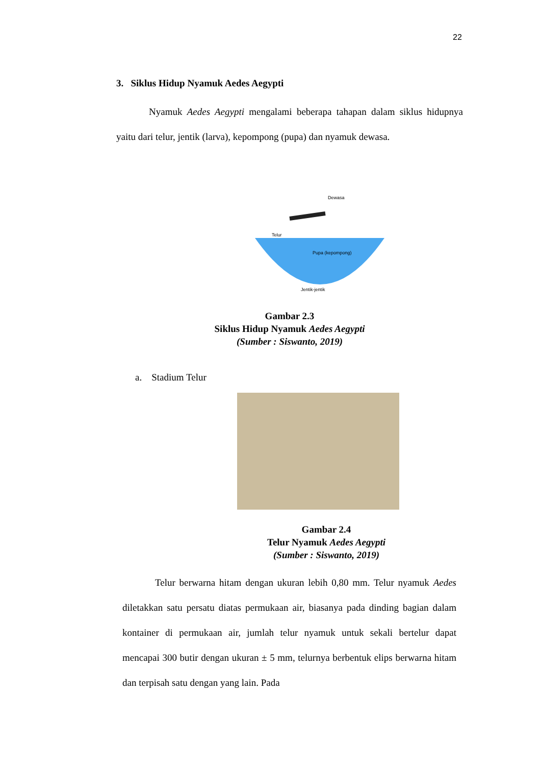22
3. Siklus Hidup Nyamuk Aedes Aegypti
Nyamuk Aedes Aegypti mengalami beberapa tahapan dalam siklus hidupnya yaitu dari telur, jentik (larva), kepompong (pupa) dan nyamuk dewasa.
Dewasa
Telur
Pupa (kepompong)
Jentik-jentik
Gambar 2.3
Siklus Hidup Nyamuk Aedes Aegypti
(Sumber : Siswanto, 2019)
a. Stadium Telur
Gambar 2.4
Telur Nyamuk Aedes Aegypti
(Sumber : Siswanto, 2019)
Telur berwarna hitam dengan ukuran lebih 0,80 mm. Telur nyamuk Aedes diletakkan satu persatu diatas permukaan air, biasanya pada dinding bagian dalam kontainer di permukaan air, jumlah telur nyamuk untuk sekali bertelur dapat mencapai 300 butir dengan ukuran ± 5 mm, telurnya berbentuk elips berwarna hitam dan terpisah satu dengan yang lain. Pada